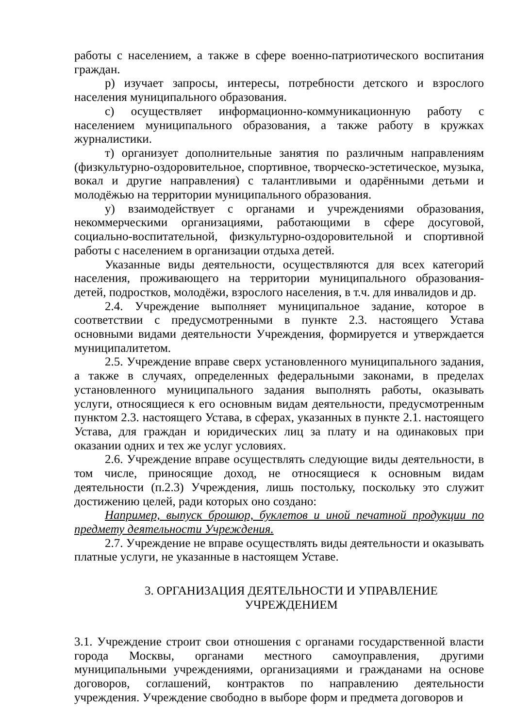работы с населением, а также в сфере военно-патриотического воспитания граждан.
р) изучает запросы, интересы, потребности детского и взрослого населения муниципального образования.
с) осуществляет информационно-коммуникационную работу с населением муниципального образования, а также работу в кружках журналистики.
т) организует дополнительные занятия по различным направлениям (физкультурно-оздоровительное, спортивное, творческо-эстетическое, музыка, вокал и другие направления) с талантливыми и одарёнными детьми и молодёжью на территории муниципального образования.
у) взаимодействует с органами и учреждениями образования, некоммерческими организациями, работающими в сфере досуговой, социально-воспитательной, физкультурно-оздоровительной и спортивной работы с населением в организации отдыха детей.
Указанные виды деятельности, осуществляются для всех категорий населения, проживающего на территории муниципального образования- детей, подростков, молодёжи, взрослого населения, в т.ч. для инвалидов и др.
2.4. Учреждение выполняет муниципальное задание, которое в соответствии с предусмотренными в пункте 2.3. настоящего Устава основными видами деятельности Учреждения, формируется и утверждается муниципалитетом.
2.5. Учреждение вправе сверх установленного муниципального задания, а также в случаях, определенных федеральными законами, в пределах установленного муниципального задания выполнять работы, оказывать услуги, относящиеся к его основным видам деятельности, предусмотренным пунктом 2.3. настоящего Устава, в сферах, указанных в пункте 2.1. настоящего Устава, для граждан и юридических лиц за плату и на одинаковых при оказании одних и тех же услуг условиях.
2.6. Учреждение вправе осуществлять следующие виды деятельности, в том числе, приносящие доход, не относящиеся к основным видам деятельности (п.2.3) Учреждения, лишь постольку, поскольку это служит достижению целей, ради которых оно создано:
Например, выпуск брошюр, буклетов и иной печатной продукции по предмету деятельности Учреждения.
2.7. Учреждение не вправе осуществлять виды деятельности и оказывать платные услуги, не указанные в настоящем Уставе.
3. ОРГАНИЗАЦИЯ ДЕЯТЕЛЬНОСТИ И УПРАВЛЕНИЕ
УЧРЕЖДЕНИЕМ
3.1. Учреждение строит свои отношения с органами государственной власти города Москвы, органами местного самоуправления, другими муниципальными учреждениями, организациями и гражданами на основе договоров, соглашений, контрактов по направлению деятельности учреждения. Учреждение свободно в выборе форм и предмета договоров и